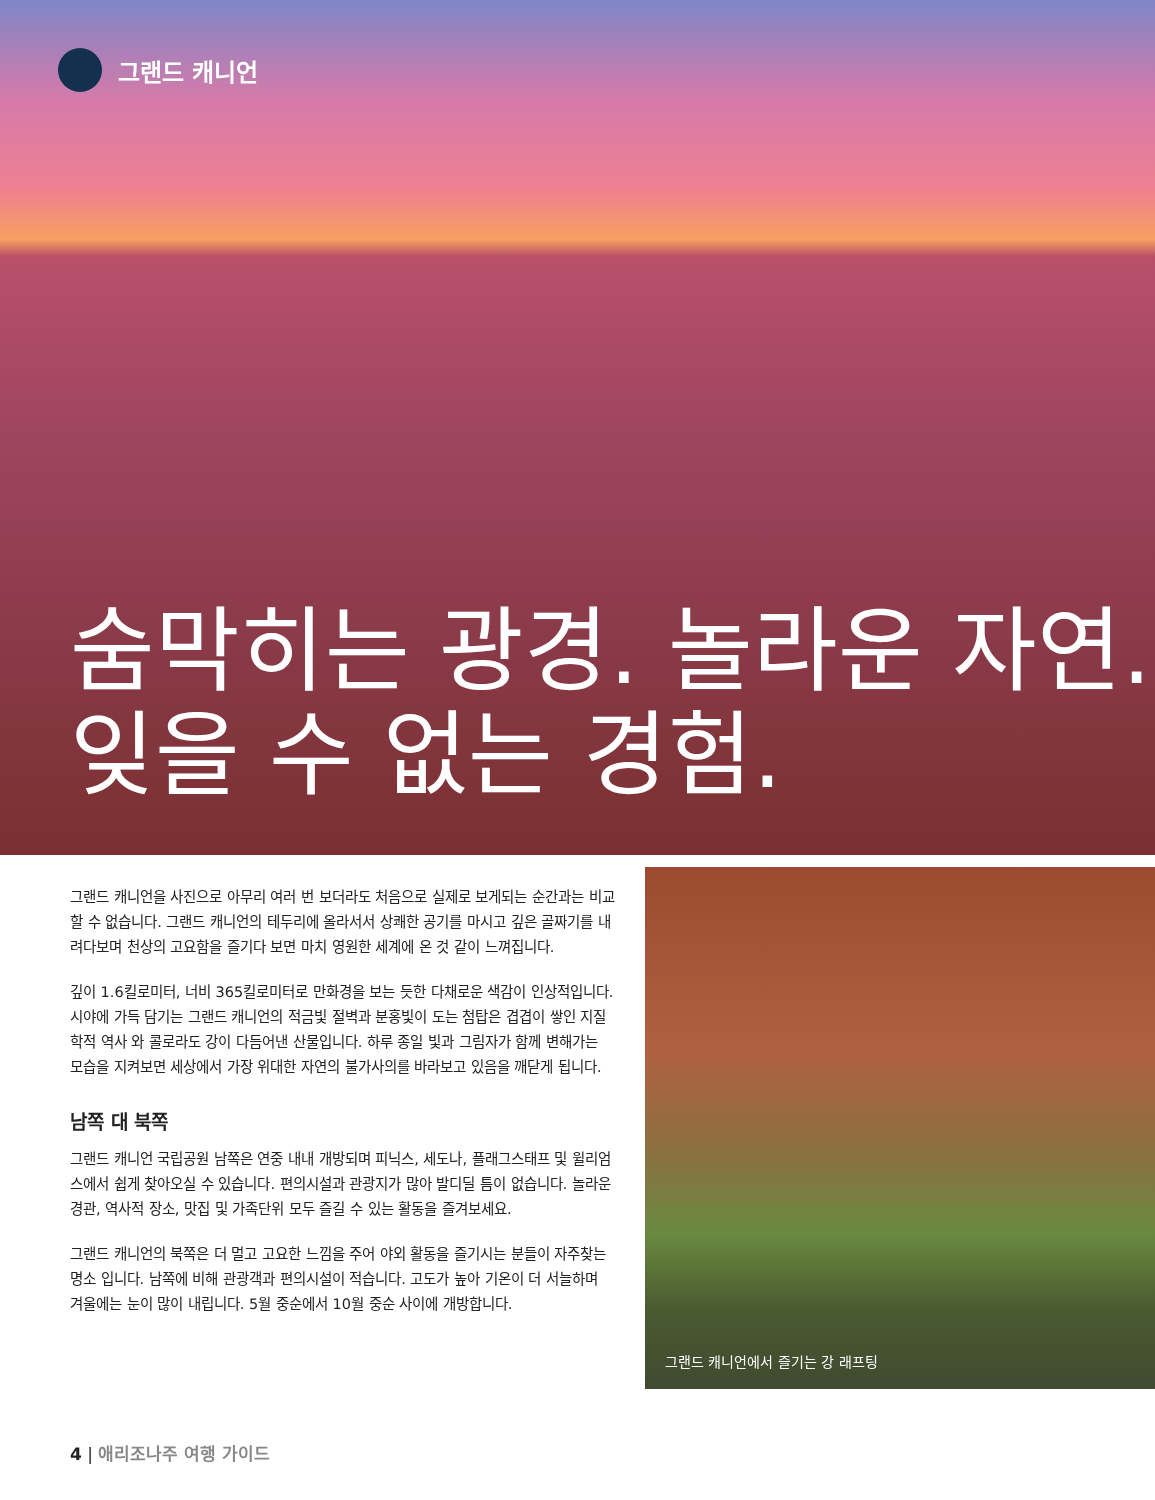그랜드 캐니언
숨막히는 광경. 놀라운 자연.
잊을 수 없는 경험.
그랜드 캐니언을 사진으로 아무리 여러 번 보더라도 처음으로 실제로 보게되는 순간과는 비교할 수 없습니다. 그랜드 캐니언의 테두리에 올라서서 상쾌한 공기를 마시고 깊은 골짜기를 내려다보며 천상의 고요함을 즐기다 보면 마치 영원한 세계에 온 것 같이 느껴집니다.
깊이 1.6킬로미터, 너비 365킬로미터로 만화경을 보는 듯한 다채로운 색감이 인상적입니다. 시야에 가득 담기는 그랜드 캐니언의 적금빛 절벽과 분홍빛이 도는 첨탑은 겹겹이 쌓인 지질학적 역사 와 콜로라도 강이 다듬어낸 산물입니다. 하루 종일 빛과 그림자가 함께 변해가는 모습을 지켜보면 세상에서 가장 위대한 자연의 불가사의를 바라보고 있음을 깨닫게 됩니다.
남쪽 대 북쪽
그랜드 캐니언 국립공원 남쪽은 연중 내내 개방되며 피닉스, 세도나, 플래그스태프 및 윌리엄스에서 쉽게 찾아오실 수 있습니다. 편의시설과 관광지가 많아 발디딜 틈이 없습니다. 놀라운 경관, 역사적 장소, 맛집 및 가족단위 모두 즐길 수 있는 활동을 즐겨보세요.
그랜드 캐니언의 북쪽은 더 멀고 고요한 느낌을 주어 야외 활동을 즐기시는 분들이 자주찾는 명소 입니다. 남쪽에 비해 관광객과 편의시설이 적습니다. 고도가 높아 기온이 더 서늘하며 겨울에는 눈이 많이 내립니다. 5월 중순에서 10월 중순 사이에 개방합니다.
그랜드 캐니언에서 즐기는 강 래프팅
4 | 애리조나주 여행 가이드